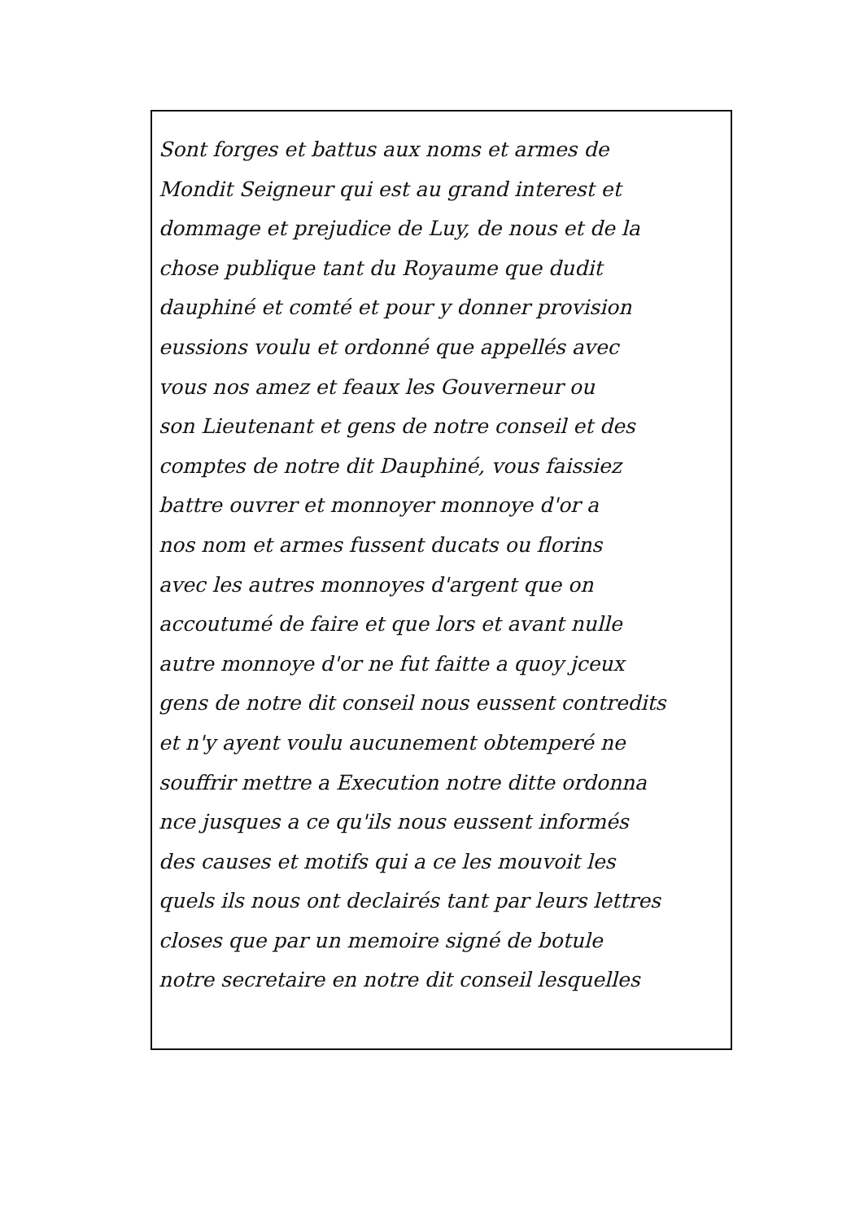Sont forges et battus aux noms et armes de
Mondit Seigneur qui est au grand interest et
dommage et prejudice de Luy, de nous et de la
chose publique tant du Royaume que dudit
dauphiné et comté et pour y donner provision
eussions voulu et ordonné que appellés avec
vous nos amez et feaux les Gouverneur ou
son Lieutenant et gens de notre conseil et des
comptes de notre dit Dauphiné, vous faissiez
battre ouvrer et monnoyer monnoye d'or a
nos nom et armes fussent ducats ou florins
avec les autres monnoyes d'argent que on
accoutumé de faire et que lors et avant nulle
autre monnoye d'or ne fut faitte a quoy jceux
gens de notre dit conseil nous eussent contredits
et n'y ayent voulu aucunement obtemperé ne
souffrir mettre a Execution notre ditte ordonna
nce jusques a ce qu'ils nous eussent informés
des causes et motifs qui a ce les mouvoit les
quels ils nous ont declairés tant par leurs lettres
closes que par un memoire signé de botule
notre secretaire en notre dit conseil lesquelles